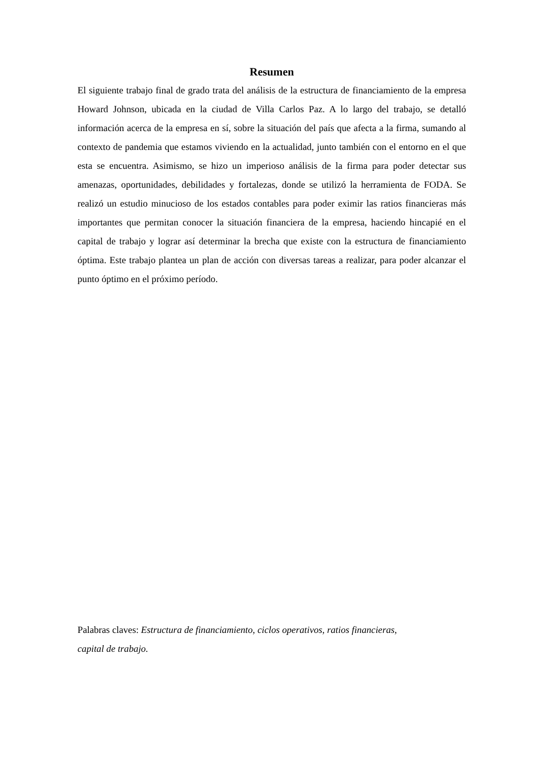Resumen
El siguiente trabajo final de grado trata del análisis de la estructura de financiamiento de la empresa Howard Johnson, ubicada en la ciudad de Villa Carlos Paz. A lo largo del trabajo, se detalló información acerca de la empresa en sí, sobre la situación del país que afecta a la firma, sumando al contexto de pandemia que estamos viviendo en la actualidad, junto también con el entorno en el que esta se encuentra. Asimismo, se hizo un imperioso análisis de la firma para poder detectar sus amenazas, oportunidades, debilidades y fortalezas, donde se utilizó la herramienta de FODA. Se realizó un estudio minucioso de los estados contables para poder eximir las ratios financieras más importantes que permitan conocer la situación financiera de la empresa, haciendo hincapié en el capital de trabajo y lograr así determinar la brecha que existe con la estructura de financiamiento óptima. Este trabajo plantea un plan de acción con diversas tareas a realizar, para poder alcanzar el punto óptimo en el próximo período.
Palabras claves: Estructura de financiamiento, ciclos operativos, ratios financieras,
capital de trabajo.